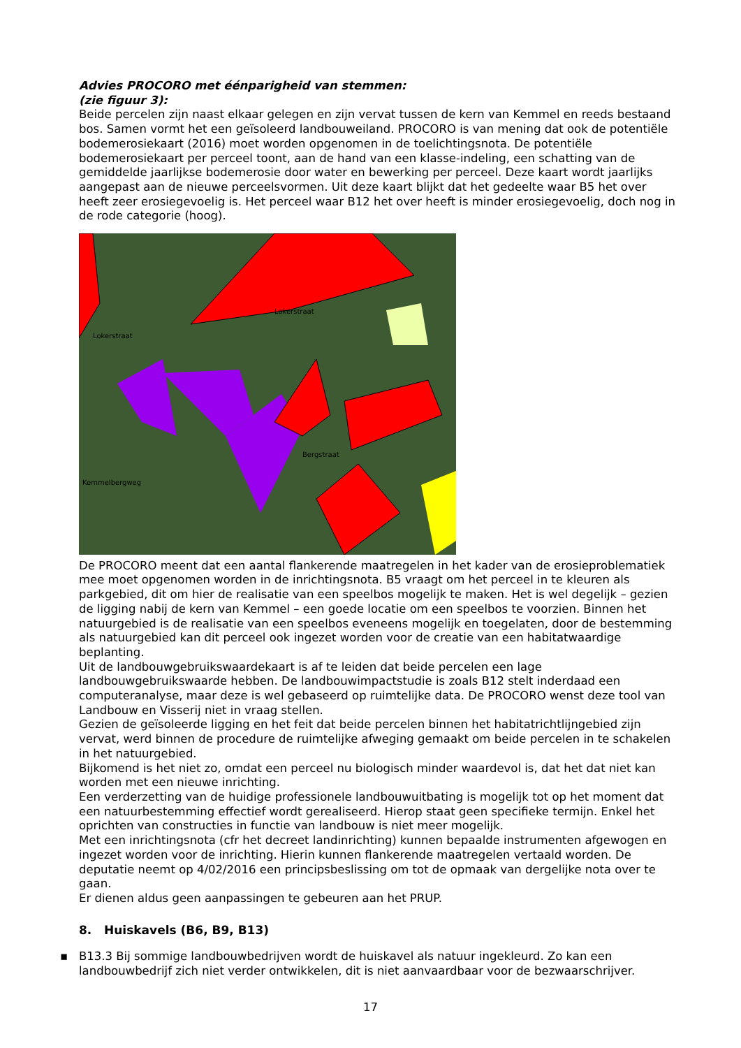Advies PROCORO met éénparigheid van stemmen:
(zie figuur 3):
Beide percelen zijn naast elkaar gelegen en zijn vervat tussen de kern van Kemmel en reeds bestaand bos. Samen vormt het een geïsoleerd landbouweiland. PROCORO is van mening dat ook de potentiële bodemerosiekaart (2016) moet worden opgenomen in de toelichtingsnota. De potentiële bodemerosiekaart per perceel toont, aan de hand van een klasse-indeling, een schatting van de gemiddelde jaarlijkse bodemerosie door water en bewerking per perceel. Deze kaart wordt jaarlijks aangepast aan de nieuwe perceelsvormen. Uit deze kaart blijkt dat het gedeelte waar B5 het over heeft zeer erosiegevoelig is. Het perceel waar B12 het over heeft is minder erosiegevoelig, doch nog in de rode categorie (hoog).
Lokerstraat
Lokerstraat
Bergstraat
Kemmelbergweg
De PROCORO meent dat een aantal flankerende maatregelen in het kader van de erosieproblematiek mee moet opgenomen worden in de inrichtingsnota. B5 vraagt om het perceel in te kleuren als parkgebied, dit om hier de realisatie van een speelbos mogelijk te maken. Het is wel degelijk – gezien de ligging nabij de kern van Kemmel – een goede locatie om een speelbos te voorzien. Binnen het natuurgebied is de realisatie van een speelbos eveneens mogelijk en toegelaten, door de bestemming als natuurgebied kan dit perceel ook ingezet worden voor de creatie van een habitatwaardige beplanting.
Uit de landbouwgebruikswaardekaart is af te leiden dat beide percelen een lage landbouwgebruikswaarde hebben. De landbouwimpactstudie is zoals B12 stelt inderdaad een computeranalyse, maar deze is wel gebaseerd op ruimtelijke data. De PROCORO wenst deze tool van Landbouw en Visserij niet in vraag stellen.
Gezien de geïsoleerde ligging en het feit dat beide percelen binnen het habitatrichtlijngebied zijn vervat, werd binnen de procedure de ruimtelijke afweging gemaakt om beide percelen in te schakelen in het natuurgebied.
Bijkomend is het niet zo, omdat een perceel nu biologisch minder waardevol is, dat het dat niet kan worden met een nieuwe inrichting.
Een verderzetting van de huidige professionele landbouwuitbating is mogelijk tot op het moment dat een natuurbestemming effectief wordt gerealiseerd. Hierop staat geen specifieke termijn. Enkel het oprichten van constructies in functie van landbouw is niet meer mogelijk.
Met een inrichtingsnota (cfr het decreet landinrichting) kunnen bepaalde instrumenten afgewogen en ingezet worden voor de inrichting. Hierin kunnen flankerende maatregelen vertaald worden. De deputatie neemt op 4/02/2016 een principsbeslissing om tot de opmaak van dergelijke nota over te gaan.
Er dienen aldus geen aanpassingen te gebeuren aan het PRUP.
8. Huiskavels (B6, B9, B13)
▪ B13.3 Bij sommige landbouwbedrijven wordt de huiskavel als natuur ingekleurd. Zo kan een landbouwbedrijf zich niet verder ontwikkelen, dit is niet aanvaardbaar voor de bezwaarschrijver.
17